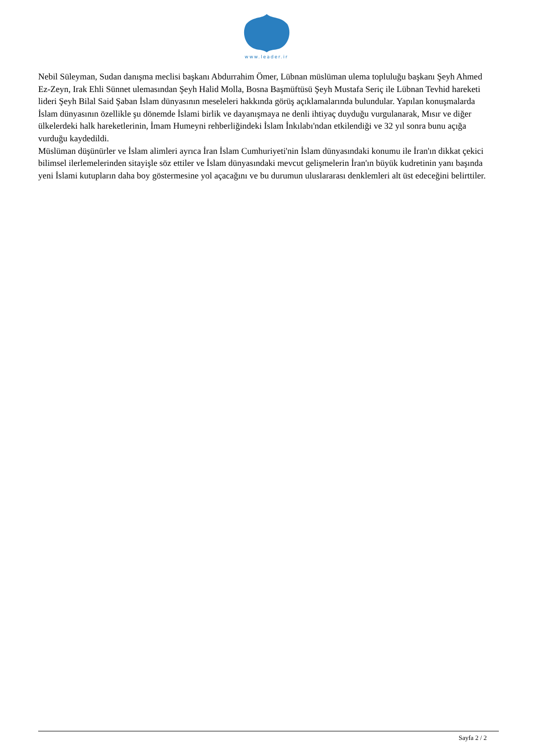www.leader.ir
Nebil Süleyman, Sudan danışma meclisi başkanı Abdurrahim Ömer, Lübnan müslüman ulema topluluğu başkanı Şeyh Ahmed Ez-Zeyn, Irak Ehli Sünnet ulemasından Şeyh Halid Molla, Bosna Başmüftüsü Şeyh Mustafa Seriç ile Lübnan Tevhid hareketi lideri Şeyh Bilal Said Şaban İslam dünyasının meseleleri hakkında görüş açıklamalarında bulundular. Yapılan konuşmalarda İslam dünyasının özellikle şu dönemde İslami birlik ve dayanışmaya ne denli ihtiyaç duyduğu vurgulanarak, Mısır ve diğer ülkelerdeki halk hareketlerinin, İmam Humeyni rehberliğindeki İslam İnkılabı'ndan etkilendiği ve 32 yıl sonra bunu açığa vurduğu kaydedildi.
Müslüman düşünürler ve İslam alimleri ayrıca İran İslam Cumhuriyeti'nin İslam dünyasındaki konumu ile İran'ın dikkat çekici bilimsel ilerlemelerinden sitayişle söz ettiler ve İslam dünyasındaki mevcut gelişmelerin İran'ın büyük kudretinin yanı başında yeni İslami kutupların daha boy göstermesine yol açacağını ve bu durumun uluslararası denklemleri alt üst edeceğini belirttiler.
Sayfa 2 / 2